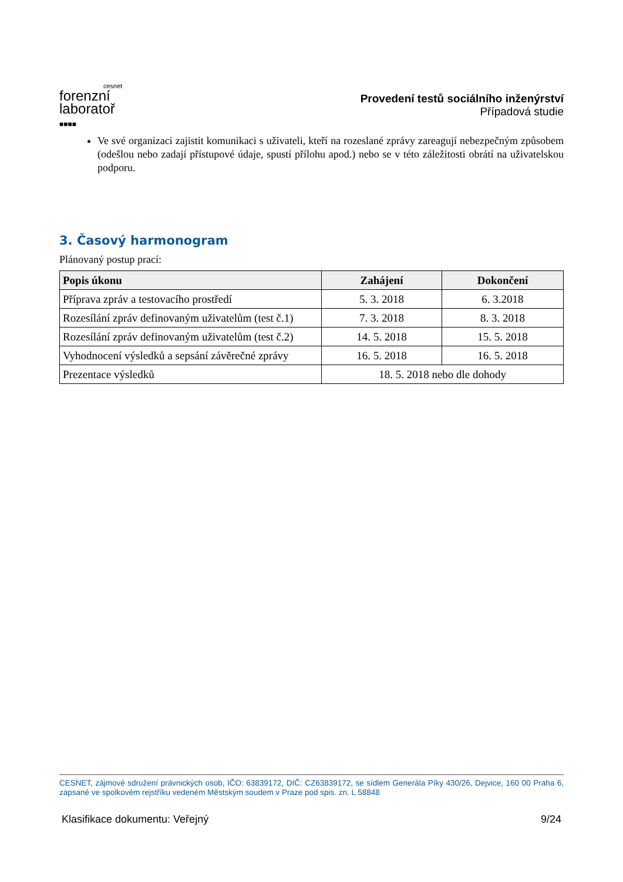cesnet
forenzní
laboratoř
■■■■
Provedení testů sociálního inženýrství
Případová studie
Ve své organizaci zajistit komunikaci s uživateli, kteří na rozeslané zprávy zareagují nebezpečným způsobem (odešlou nebo zadají přístupové údaje, spustí přílohu apod.) nebo se v této záležitosti obrátí na uživatelskou podporu.
3. Časový harmonogram
Plánovaný postup prací:
| Popis úkonu | Zahájení | Dokončení |
| --- | --- | --- |
| Příprava zpráv a testovacího prostředí | 5. 3. 2018 | 6. 3.2018 |
| Rozesílání zpráv definovaným uživatelům (test č.1) | 7. 3. 2018 | 8. 3. 2018 |
| Rozesílání zpráv definovaným uživatelům (test č.2) | 14. 5. 2018 | 15. 5. 2018 |
| Vyhodnocení výsledků a sepsání závěrečné zprávy | 16. 5. 2018 | 16. 5. 2018 |
| Prezentace výsledků | 18. 5. 2018 nebo dle dohody | |
CESNET, zájmové sdružení právnických osob, IČO: 63839172, DIČ: CZ63839172, se sídlem Generála Píky 430/26, Dejvice, 160 00 Praha 6, zapsané ve spolkovém rejstříku vedeném Městským soudem v Praze pod spis. zn. L 58848
Klasifikace dokumentu: Veřejný 9/24